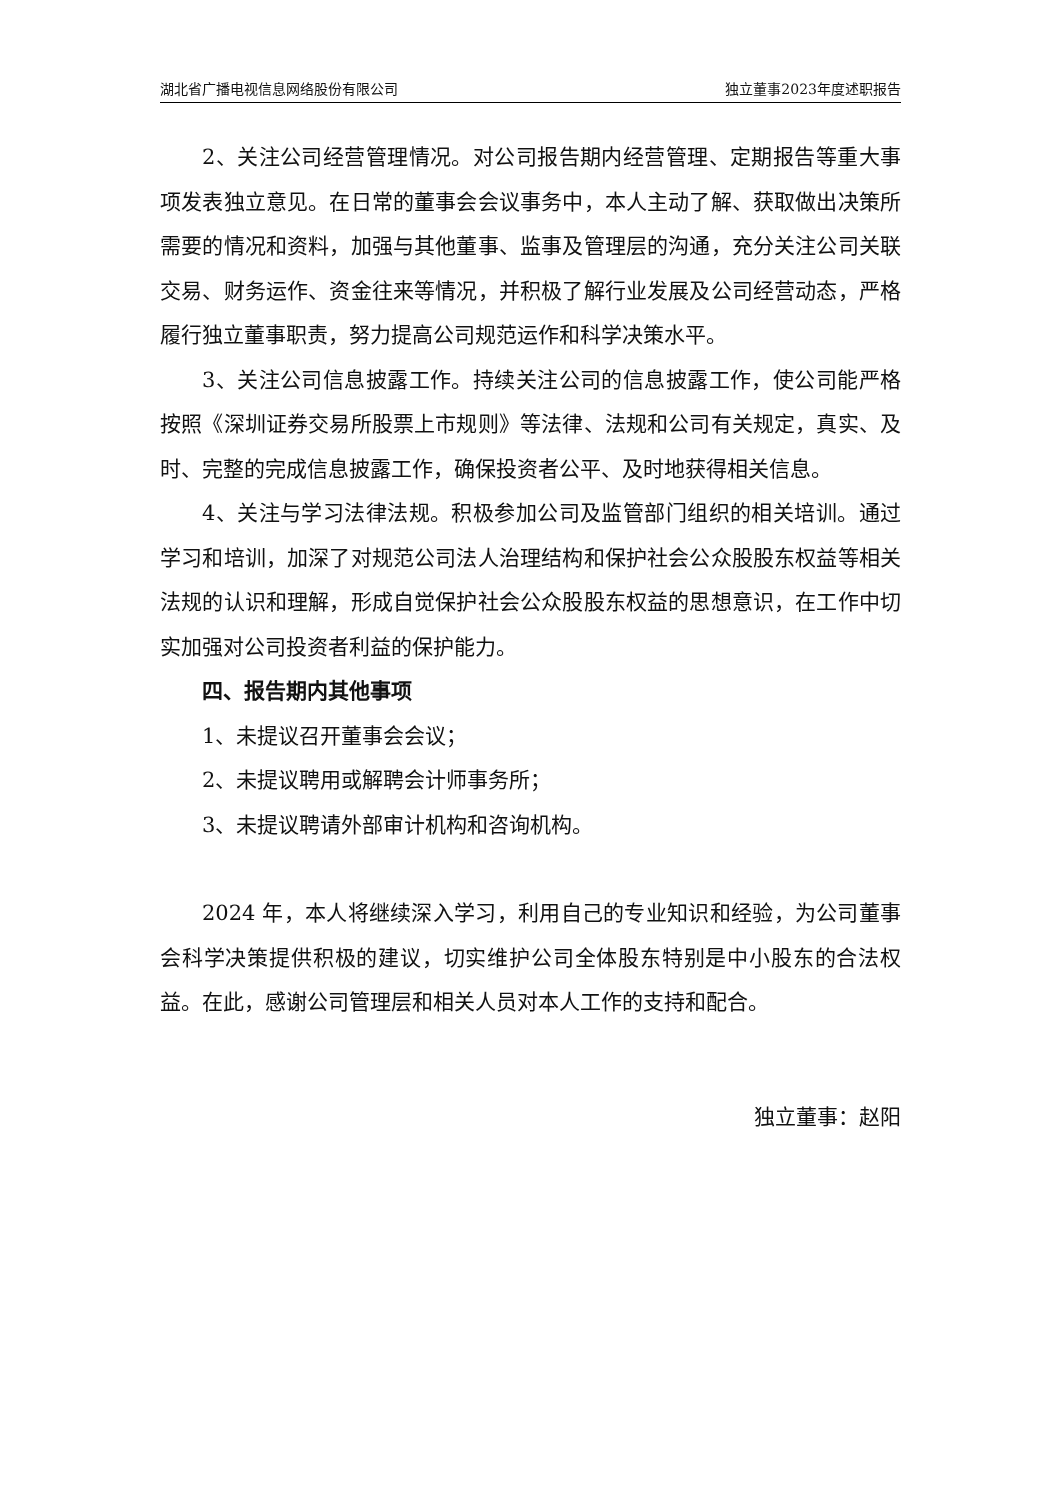湖北省广播电视信息网络股份有限公司 独立董事2023年度述职报告
2、关注公司经营管理情况。对公司报告期内经营管理、定期报告等重大事项发表独立意见。在日常的董事会会议事务中，本人主动了解、获取做出决策所需要的情况和资料，加强与其他董事、监事及管理层的沟通，充分关注公司关联交易、财务运作、资金往来等情况，并积极了解行业发展及公司经营动态，严格履行独立董事职责，努力提高公司规范运作和科学决策水平。
3、关注公司信息披露工作。持续关注公司的信息披露工作，使公司能严格按照《深圳证券交易所股票上市规则》等法律、法规和公司有关规定，真实、及时、完整的完成信息披露工作，确保投资者公平、及时地获得相关信息。
4、关注与学习法律法规。积极参加公司及监管部门组织的相关培训。通过学习和培训，加深了对规范公司法人治理结构和保护社会公众股股东权益等相关法规的认识和理解，形成自觉保护社会公众股股东权益的思想意识，在工作中切实加强对公司投资者利益的保护能力。
四、报告期内其他事项
1、未提议召开董事会会议；
2、未提议聘用或解聘会计师事务所；
3、未提议聘请外部审计机构和咨询机构。
2024 年，本人将继续深入学习，利用自己的专业知识和经验，为公司董事会科学决策提供积极的建议，切实维护公司全体股东特别是中小股东的合法权益。在此，感谢公司管理层和相关人员对本人工作的支持和配合。
独立董事：赵阳